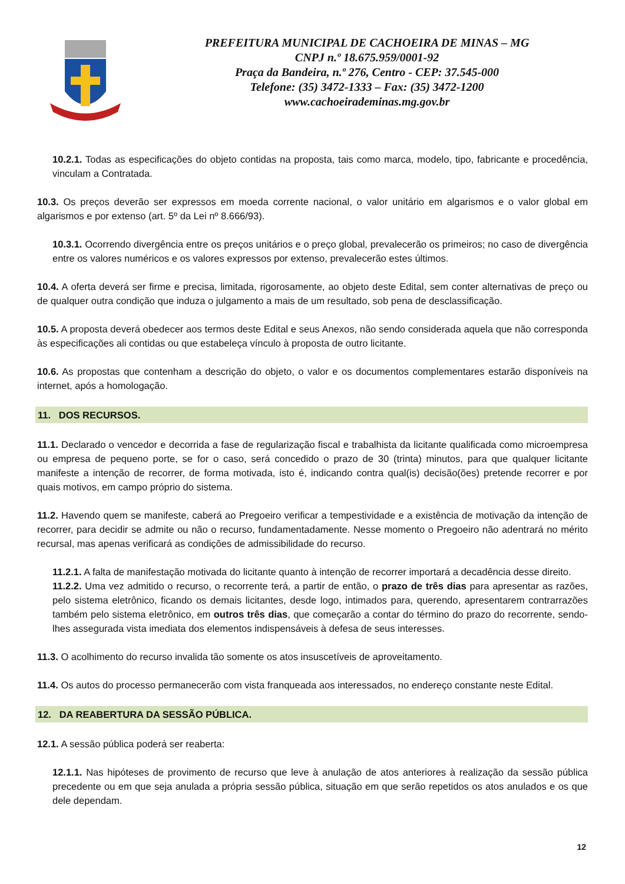PREFEITURA MUNICIPAL DE CACHOEIRA DE MINAS – MG
CNPJ n.º 18.675.959/0001-92
Praça da Bandeira, n.º 276, Centro - CEP: 37.545-000
Telefone: (35) 3472-1333 – Fax: (35) 3472-1200
www.cachoeirademinas.mg.gov.br
10.2.1. Todas as especificações do objeto contidas na proposta, tais como marca, modelo, tipo, fabricante e procedência, vinculam a Contratada.
10.3. Os preços deverão ser expressos em moeda corrente nacional, o valor unitário em algarismos e o valor global em algarismos e por extenso (art. 5º da Lei nº 8.666/93).
10.3.1. Ocorrendo divergência entre os preços unitários e o preço global, prevalecerão os primeiros; no caso de divergência entre os valores numéricos e os valores expressos por extenso, prevalecerão estes últimos.
10.4. A oferta deverá ser firme e precisa, limitada, rigorosamente, ao objeto deste Edital, sem conter alternativas de preço ou de qualquer outra condição que induza o julgamento a mais de um resultado, sob pena de desclassificação.
10.5. A proposta deverá obedecer aos termos deste Edital e seus Anexos, não sendo considerada aquela que não corresponda às especificações ali contidas ou que estabeleça vínculo à proposta de outro licitante.
10.6. As propostas que contenham a descrição do objeto, o valor e os documentos complementares estarão disponíveis na internet, após a homologação.
11. DOS RECURSOS.
11.1. Declarado o vencedor e decorrida a fase de regularização fiscal e trabalhista da licitante qualificada como microempresa ou empresa de pequeno porte, se for o caso, será concedido o prazo de 30 (trinta) minutos, para que qualquer licitante manifeste a intenção de recorrer, de forma motivada, isto é, indicando contra qual(is) decisão(ões) pretende recorrer e por quais motivos, em campo próprio do sistema.
11.2. Havendo quem se manifeste, caberá ao Pregoeiro verificar a tempestividade e a existência de motivação da intenção de recorrer, para decidir se admite ou não o recurso, fundamentadamente. Nesse momento o Pregoeiro não adentrará no mérito recursal, mas apenas verificará as condições de admissibilidade do recurso.
11.2.1. A falta de manifestação motivada do licitante quanto à intenção de recorrer importará a decadência desse direito.
11.2.2. Uma vez admitido o recurso, o recorrente terá, a partir de então, o prazo de três dias para apresentar as razões, pelo sistema eletrônico, ficando os demais licitantes, desde logo, intimados para, querendo, apresentarem contrarrazões também pelo sistema eletrônico, em outros três dias, que começarão a contar do término do prazo do recorrente, sendo-lhes assegurada vista imediata dos elementos indispensáveis à defesa de seus interesses.
11.3. O acolhimento do recurso invalida tão somente os atos insuscetíveis de aproveitamento.
11.4. Os autos do processo permanecerão com vista franqueada aos interessados, no endereço constante neste Edital.
12. DA REABERTURA DA SESSÃO PÚBLICA.
12.1. A sessão pública poderá ser reaberta:
12.1.1. Nas hipóteses de provimento de recurso que leve à anulação de atos anteriores à realização da sessão pública precedente ou em que seja anulada a própria sessão pública, situação em que serão repetidos os atos anulados e os que dele dependam.
12